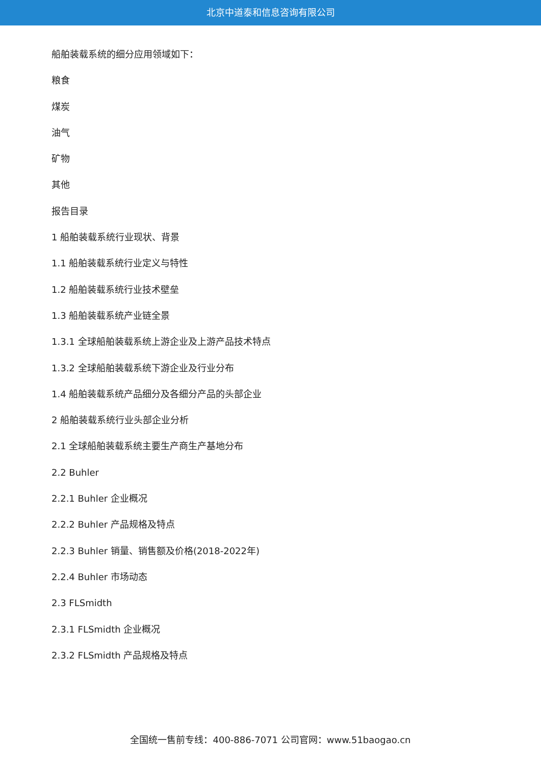北京中道泰和信息咨询有限公司
船舶装载系统的细分应用领域如下：
粮食
煤炭
油气
矿物
其他
报告目录
1 船舶装载系统行业现状、背景
1.1 船舶装载系统行业定义与特性
1.2 船舶装载系统行业技术壁垒
1.3 船舶装载系统产业链全景
1.3.1 全球船舶装载系统上游企业及上游产品技术特点
1.3.2 全球船舶装载系统下游企业及行业分布
1.4 船舶装载系统产品细分及各细分产品的头部企业
2 船舶装载系统行业头部企业分析
2.1 全球船舶装载系统主要生产商生产基地分布
2.2 Buhler
2.2.1 Buhler 企业概况
2.2.2 Buhler 产品规格及特点
2.2.3 Buhler 销量、销售额及价格(2018-2022年)
2.2.4 Buhler 市场动态
2.3 FLSmidth
2.3.1 FLSmidth 企业概况
2.3.2 FLSmidth 产品规格及特点
全国统一售前专线：400-886-7071 公司官网：www.51baogao.cn